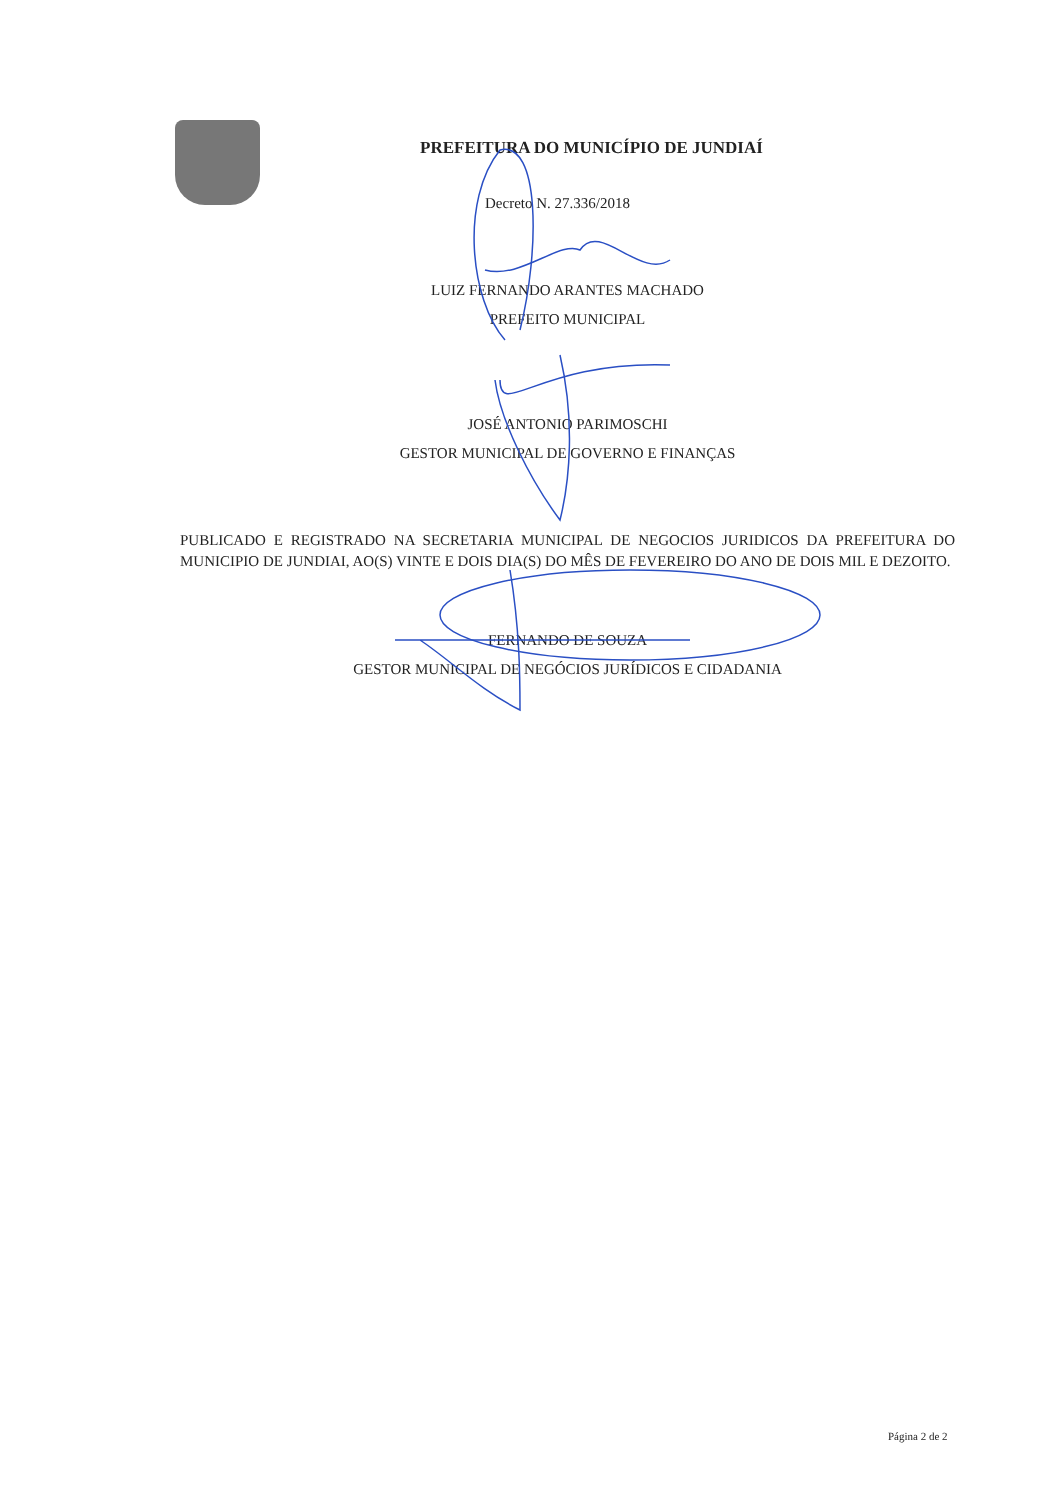PREFEITURA DO MUNICÍPIO DE JUNDIAÍ
Decreto N. 27.336/2018
LUIZ FERNANDO ARANTES MACHADO
PREFEITO MUNICIPAL
JOSÉ ANTONIO PARIMOSCHI
GESTOR MUNICIPAL DE GOVERNO E FINANÇAS
PUBLICADO E REGISTRADO NA SECRETARIA MUNICIPAL DE NEGOCIOS JURIDICOS DA PREFEITURA DO MUNICIPIO DE JUNDIAI, AO(S) VINTE E DOIS DIA(S) DO MÊS DE FEVEREIRO DO ANO DE DOIS MIL E DEZOITO.
FERNANDO DE SOUZA
GESTOR MUNICIPAL DE NEGÓCIOS JURÍDICOS E CIDADANIA
Página 2 de 2